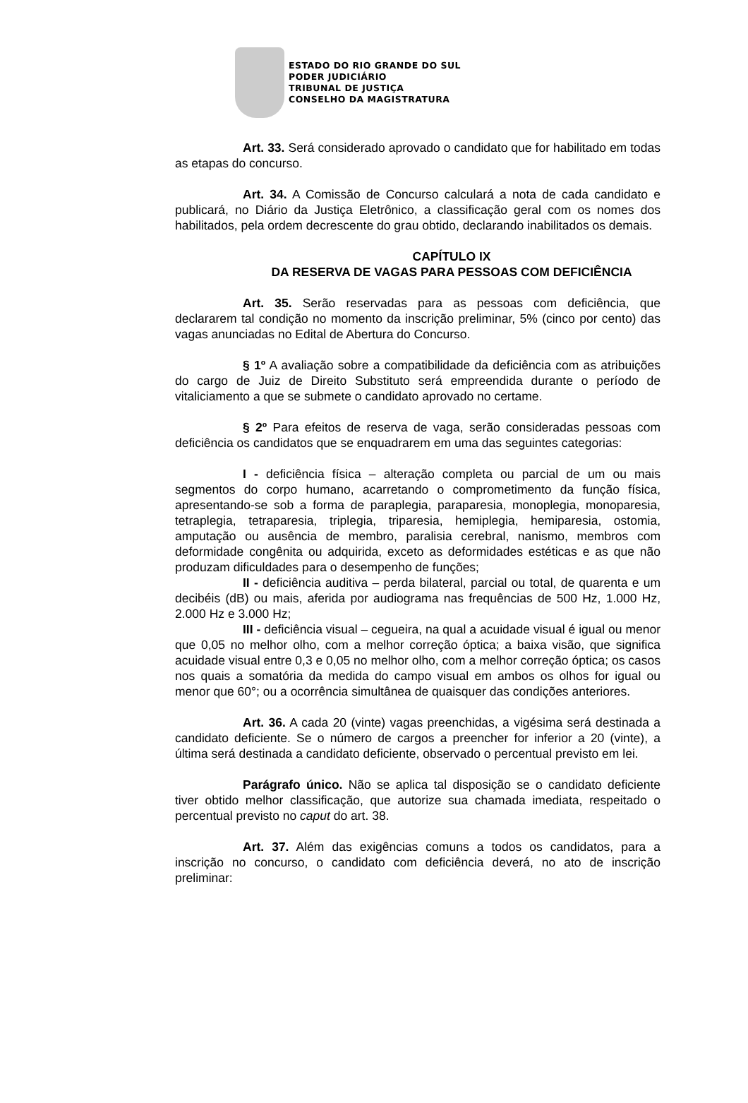ESTADO DO RIO GRANDE DO SUL
PODER JUDICIÁRIO
TRIBUNAL DE JUSTIÇA
CONSELHO DA MAGISTRATURA
Art. 33. Será considerado aprovado o candidato que for habilitado em todas as etapas do concurso.
Art. 34. A Comissão de Concurso calculará a nota de cada candidato e publicará, no Diário da Justiça Eletrônico, a classificação geral com os nomes dos habilitados, pela ordem decrescente do grau obtido, declarando inabilitados os demais.
CAPÍTULO IX
DA RESERVA DE VAGAS PARA PESSOAS COM DEFICIÊNCIA
Art. 35. Serão reservadas para as pessoas com deficiência, que declararem tal condição no momento da inscrição preliminar, 5% (cinco por cento) das vagas anunciadas no Edital de Abertura do Concurso.
§ 1º A avaliação sobre a compatibilidade da deficiência com as atribuições do cargo de Juiz de Direito Substituto será empreendida durante o período de vitaliciamento a que se submete o candidato aprovado no certame.
§ 2º Para efeitos de reserva de vaga, serão consideradas pessoas com deficiência os candidatos que se enquadrarem em uma das seguintes categorias:
I - deficiência física – alteração completa ou parcial de um ou mais segmentos do corpo humano, acarretando o comprometimento da função física, apresentando-se sob a forma de paraplegia, paraparesia, monoplegia, monoparesia, tetraplegia, tetraparesia, triplegia, triparesia, hemiplegia, hemiparesia, ostomia, amputação ou ausência de membro, paralisia cerebral, nanismo, membros com deformidade congênita ou adquirida, exceto as deformidades estéticas e as que não produzam dificuldades para o desempenho de funções;
II - deficiência auditiva – perda bilateral, parcial ou total, de quarenta e um decibéis (dB) ou mais, aferida por audiograma nas frequências de 500 Hz, 1.000 Hz, 2.000 Hz e 3.000 Hz;
III - deficiência visual – cegueira, na qual a acuidade visual é igual ou menor que 0,05 no melhor olho, com a melhor correção óptica; a baixa visão, que significa acuidade visual entre 0,3 e 0,05 no melhor olho, com a melhor correção óptica; os casos nos quais a somatória da medida do campo visual em ambos os olhos for igual ou menor que 60°; ou a ocorrência simultânea de quaisquer das condições anteriores.
Art. 36. A cada 20 (vinte) vagas preenchidas, a vigésima será destinada a candidato deficiente. Se o número de cargos a preencher for inferior a 20 (vinte), a última será destinada a candidato deficiente, observado o percentual previsto em lei.
Parágrafo único. Não se aplica tal disposição se o candidato deficiente tiver obtido melhor classificação, que autorize sua chamada imediata, respeitado o percentual previsto no caput do art. 38.
Art. 37. Além das exigências comuns a todos os candidatos, para a inscrição no concurso, o candidato com deficiência deverá, no ato de inscrição preliminar: